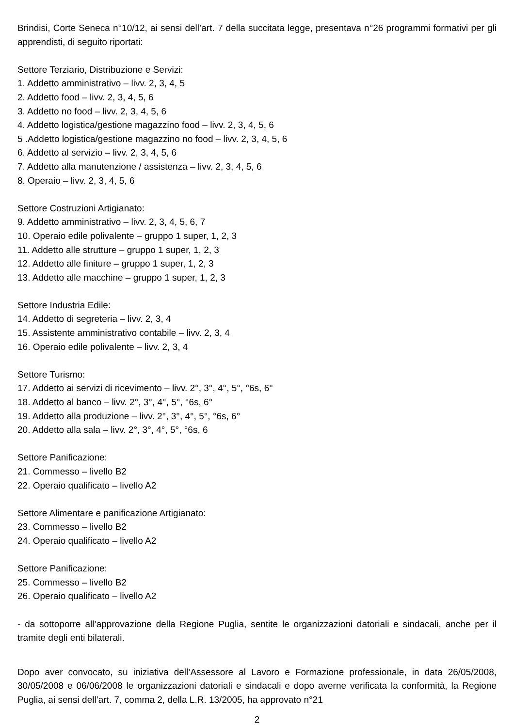Brindisi, Corte Seneca n°10/12, ai sensi dell’art. 7 della succitata legge, presentava n°26 programmi formativi per gli apprendisti, di seguito riportati:
Settore Terziario, Distribuzione e Servizi:
1. Addetto amministrativo – livv. 2, 3, 4, 5
2. Addetto food – livv. 2, 3, 4, 5, 6
3. Addetto no food – livv. 2, 3, 4, 5, 6
4. Addetto logistica/gestione magazzino food – livv. 2, 3, 4, 5, 6
5 .Addetto logistica/gestione magazzino no food – livv. 2, 3, 4, 5, 6
6. Addetto al servizio – livv. 2, 3, 4, 5, 6
7. Addetto alla manutenzione / assistenza – livv. 2, 3, 4, 5, 6
8. Operaio – livv. 2, 3, 4, 5, 6
Settore Costruzioni Artigianato:
9. Addetto amministrativo – livv. 2, 3, 4, 5, 6, 7
10. Operaio edile polivalente – gruppo 1 super, 1, 2, 3
11. Addetto alle strutture – gruppo 1 super, 1, 2, 3
12. Addetto alle finiture – gruppo 1 super, 1, 2, 3
13. Addetto alle macchine – gruppo 1 super, 1, 2, 3
Settore Industria Edile:
14. Addetto di segreteria – livv. 2, 3, 4
15. Assistente amministrativo contabile – livv. 2, 3, 4
16. Operaio edile polivalente – livv. 2, 3, 4
Settore Turismo:
17. Addetto ai servizi di ricevimento – livv. 2°, 3°, 4°, 5°, °6s, 6°
18. Addetto al banco – livv. 2°, 3°, 4°, 5°, °6s, 6°
19. Addetto alla produzione – livv. 2°, 3°, 4°, 5°, °6s, 6°
20. Addetto alla sala – livv. 2°, 3°, 4°, 5°, °6s, 6
Settore Panificazione:
21. Commesso – livello B2
22. Operaio qualificato – livello A2
Settore Alimentare e panificazione Artigianato:
23. Commesso – livello B2
24. Operaio qualificato – livello A2
Settore Panificazione:
25. Commesso – livello B2
26. Operaio qualificato – livello A2
- da sottoporre all’approvazione della Regione Puglia, sentite le organizzazioni datoriali e sindacali, anche per il tramite degli enti bilaterali.
Dopo aver convocato, su iniziativa dell’Assessore al Lavoro e Formazione professionale, in data 26/05/2008, 30/05/2008 e 06/06/2008 le organizzazioni datoriali e sindacali e dopo averne verificata la conformità, la Regione Puglia, ai sensi dell’art. 7, comma 2, della L.R. 13/2005, ha approvato n°21
2